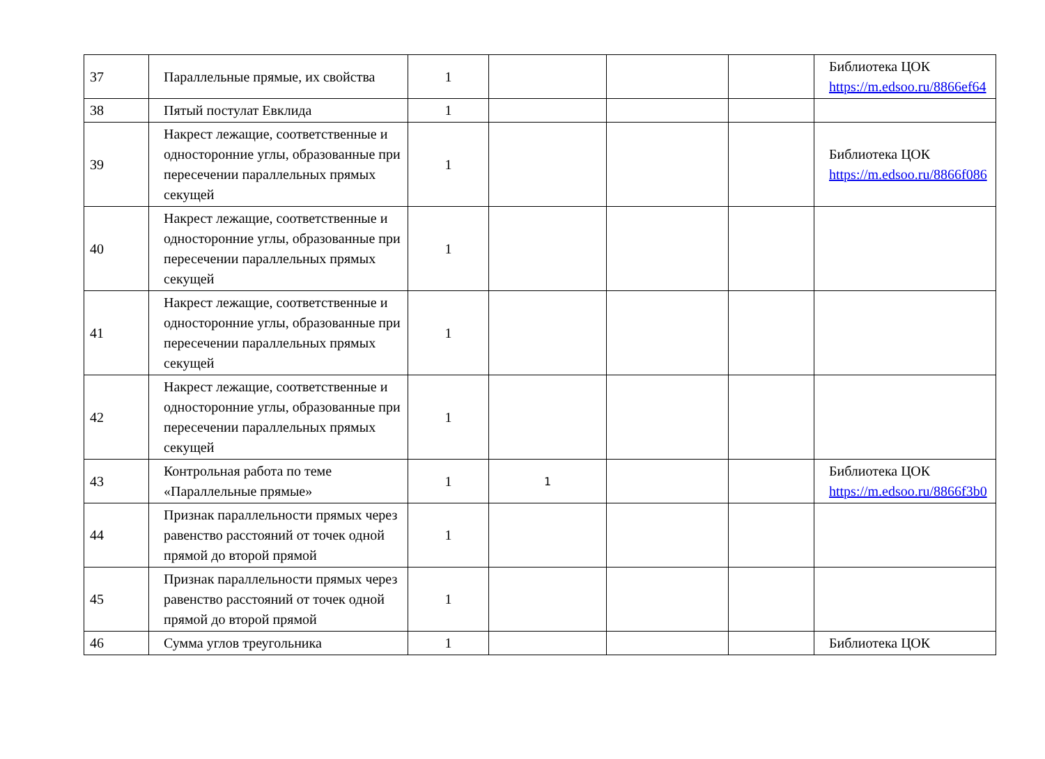| 37 | Параллельные прямые, их свойства | 1 | | | | Библиотека ЦОК https://m.edsoo.ru/8866ef64 |
| 38 | Пятый постулат Евклида | 1 | | | | |
| 39 | Накрест лежащие, соответственные и односторонние углы, образованные при пересечении параллельных прямых секущей | 1 | | | | Библиотека ЦОК https://m.edsoo.ru/8866f086 |
| 40 | Накрест лежащие, соответственные и односторонние углы, образованные при пересечении параллельных прямых секущей | 1 | | | | |
| 41 | Накрест лежащие, соответственные и односторонние углы, образованные при пересечении параллельных прямых секущей | 1 | | | | |
| 42 | Накрест лежащие, соответственные и односторонние углы, образованные при пересечении параллельных прямых секущей | 1 | | | | |
| 43 | Контрольная работа по теме «Параллельные прямые» | 1 | 1 | | | Библиотека ЦОК https://m.edsoo.ru/8866f3b0 |
| 44 | Признак параллельности прямых через равенство расстояний от точек одной прямой до второй прямой | 1 | | | | |
| 45 | Признак параллельности прямых через равенство расстояний от точек одной прямой до второй прямой | 1 | | | | |
| 46 | Сумма углов треугольника | 1 | | | | Библиотека ЦОК |